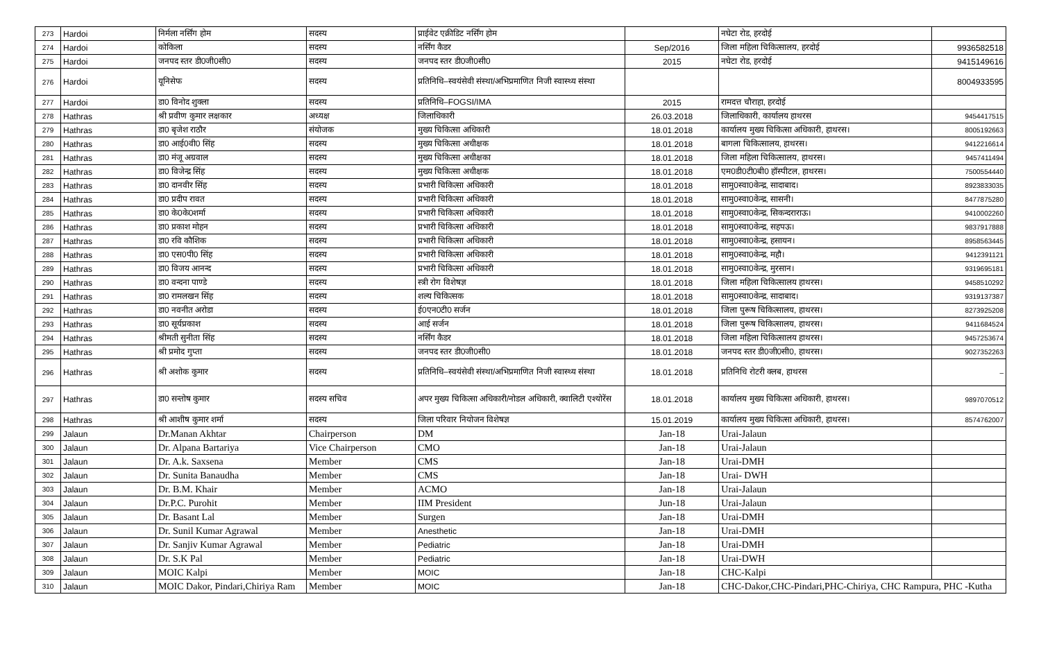| 273 | Hardoi | निर्मला नर्सिंग होम | सदस्य | प्राईवेट एक्रीडिट नर्सिंग होम | | नघेटा रोड, हरदोई | |
| 274 | Hardoi | कोकिला | सदस्य | नर्सिंग कैडर | Sep/2016 | जिला महिला चिकित्सालय, हरदोई | 9936582518 |
| 275 | Hardoi | जनपद स्तर डी0जी0सी0 | सदस्य | जनपद स्तर डी0जी0सी0 | 2015 | नघेटा रोड, हरदोई | 9415149616 |
| 276 | Hardoi | यूनिसेफ | सदस्य | प्रतिनिधि–स्वयंसेवी संस्था/अभिप्रमाणित निजी स्वास्थ्य संस्था | | | 8004933595 |
| 277 | Hardoi | डा0 विनोद शुक्ला | सदस्य | प्रतिनिधि–FOGSI/IMA | 2015 | रामदत्त चौराहा, हरदोई | |
| 278 | Hathras | श्री प्रवीण कुमार लक्षकार | अध्यक्ष | जिलाधिकारी | 26.03.2018 | जिलाधिकारी, कार्यालय हाथरस | 9454417515 |
| 279 | Hathras | डा0 बृजेश राठौर | संयोजक | मुख्य चिकित्सा अधिकारी | 18.01.2018 | कार्यालय मुख्य चिकित्सा अधिकारी, हाथरस। | 8005192663 |
| 280 | Hathras | डा0 आई0वी0 सिंह | सदस्य | मुख्य चिकित्सा अधीक्षक | 18.01.2018 | बागला चिकित्सालय, हाथरस। | 9412216614 |
| 281 | Hathras | डा0 मंजू अग्रवाल | सदस्य | मुख्य चिकित्सा अधीक्षका | 18.01.2018 | जिला महिला चिकित्सालय, हाथरस। | 9457411494 |
| 282 | Hathras | डा0 विजेन्द्र सिंह | सदस्य | मुख्य चिकित्सा अधीक्षक | 18.01.2018 | एम0डी0टी0बी0 हॉस्पीटल, हाथरस। | 7500554440 |
| 283 | Hathras | डा0 दानवीर सिंह | सदस्य | प्रभारी चिकित्सा अधिकारी | 18.01.2018 | सामु0स्वा0केन्द्र, सादाबाद। | 8923833035 |
| 284 | Hathras | डा0 प्रदीप रावत | सदस्य | प्रभारी चिकित्सा अधिकारी | 18.01.2018 | सामु0स्वा0केन्द्र, सासनी। | 8477875280 |
| 285 | Hathras | डा0 के0के0शर्मा | सदस्य | प्रभारी चिकित्सा अधिकारी | 18.01.2018 | सामु0स्वा0केन्द्र, सिकन्दराराऊ। | 9410002260 |
| 286 | Hathras | डा0 प्रकाश मोहन | सदस्य | प्रभारी चिकित्सा अधिकारी | 18.01.2018 | सामु0स्वा0केन्द्र, सहपऊ। | 9837917888 |
| 287 | Hathras | डा0 रवि कौशिक | सदस्य | प्रभारी चिकित्सा अधिकारी | 18.01.2018 | सामु0स्वा0केन्द्र, हसायन। | 8958563445 |
| 288 | Hathras | डा0 एस0पी0 सिंह | सदस्य | प्रभारी चिकित्सा अधिकारी | 18.01.2018 | सामु0स्वा0केन्द्र, महौ। | 9412391121 |
| 289 | Hathras | डा0 विजय आनन्द | सदस्य | प्रभारी चिकित्सा अधिकारी | 18.01.2018 | सामु0स्वा0केन्द्र, मुरसान। | 9319695181 |
| 290 | Hathras | डा0 वन्दना पाण्डे | सदस्य | स्त्री रोग विशेषज्ञ | 18.01.2018 | जिला महिला चिकित्सालय हाथरस। | 9458510292 |
| 291 | Hathras | डा0 रामलखन सिंह | सदस्य | शल्य चिकित्सक | 18.01.2018 | सामु0स्वा0केन्द्र, सादाबाद। | 9319137387 |
| 292 | Hathras | डा0 नवनीत अरोडा | सदस्य | ई0एन0टी0 सर्जन | 18.01.2018 | जिला पुरूष चिकित्सालय, हाथरस। | 8273925208 |
| 293 | Hathras | डा0 सूर्यप्रकाश | सदस्य | आई सर्जन | 18.01.2018 | जिला पुरूष चिकित्सालय, हाथरस। | 9411684524 |
| 294 | Hathras | श्रीमती सुनीता सिंह | सदस्य | नर्सिंग कैडर | 18.01.2018 | जिला महिला चिकित्सालय हाथरस। | 9457253674 |
| 295 | Hathras | श्री प्रमोद गुप्ता | सदस्य | जनपद स्तर डी0जी0सी0 | 18.01.2018 | जनपद स्तर डी0जी0सी0, हाथरस। | 9027352263 |
| 296 | Hathras | श्री अशोक कुमार | सदस्य | प्रतिनिधि–स्वयंसेवी संस्था/अभिप्रमाणित निजी स्वास्थ्य संस्था | 18.01.2018 | प्रतिनिधि रोटरी क्लब, हाथरस | – |
| 297 | Hathras | डा0 सन्तोष कुमार | सदस्य सचिव | अपर मुख्य चिकित्सा अधिकारी/नोडल अधिकारी, क्वालिटी एश्योरेंस | 18.01.2018 | कार्यालय मुख्य चिकित्सा अधिकारी, हाथरस। | 9897070512 |
| 298 | Hathras | श्री आशीष कुमार शर्मा | सदस्य | जिला परिवार नियोजन विशेषज्ञ | 15.01.2019 | कार्यालय मुख्य चिकित्सा अधिकारी, हाथरस। | 8574762007 |
| 299 | Jalaun | Dr.Manan Akhtar | Chairperson | DM | Jan-18 | Urai-Jalaun | |
| 300 | Jalaun | Dr. Alpana Bartariya | Vice Chairperson | CMO | Jan-18 | Urai-Jalaun | |
| 301 | Jalaun | Dr. A.k. Saxsena | Member | CMS | Jan-18 | Urai-DMH | |
| 302 | Jalaun | Dr. Sunita Banaudha | Member | CMS | Jan-18 | Urai- DWH | |
| 303 | Jalaun | Dr. B.M. Khair | Member | ACMO | Jan-18 | Urai-Jalaun | |
| 304 | Jalaun | Dr.P.C. Purohit | Member | IIM President | Jun-18 | Urai-Jalaun | |
| 305 | Jalaun | Dr. Basant Lal | Member | Surgen | Jan-18 | Urai-DMH | |
| 306 | Jalaun | Dr. Sunil Kumar Agrawal | Member | Anesthetic | Jan-18 | Urai-DMH | |
| 307 | Jalaun | Dr. Sanjiv Kumar Agrawal | Member | Pediatric | Jan-18 | Urai-DMH | |
| 308 | Jalaun | Dr. S.K Pal | Member | Pediatric | Jan-18 | Urai-DWH | |
| 309 | Jalaun | MOIC Kalpi | Member | MOIC | Jan-18 | CHC-Kalpi | |
| 310 | Jalaun | MOIC Dakor, Pindari,Chiriya Ram | Member | MOIC | Jan-18 | CHC-Dakor,CHC-Pindari,PHC-Chiriya, CHC Rampura, PHC -Kutha | |